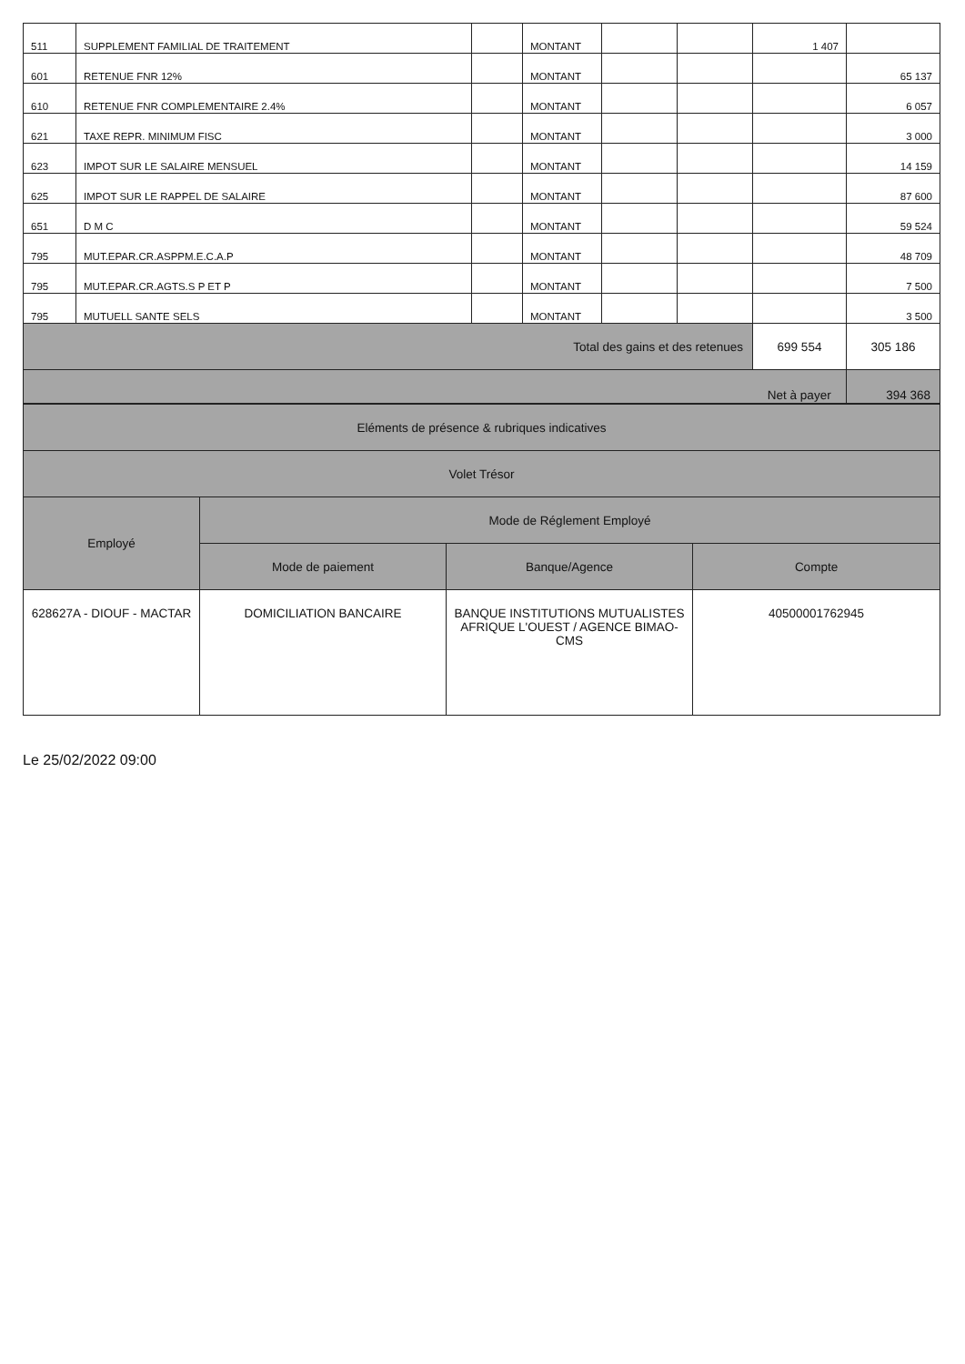| 511 | SUPPLEMENT FAMILIAL DE TRAITEMENT | | MONTANT | | | 1 407 | |
| 601 | RETENUE FNR 12% | | MONTANT | | | | 65 137 |
| 610 | RETENUE FNR COMPLEMENTAIRE 2.4% | | MONTANT | | | | 6 057 |
| 621 | TAXE REPR. MINIMUM FISC | | MONTANT | | | | 3 000 |
| 623 | IMPOT SUR LE SALAIRE MENSUEL | | MONTANT | | | | 14 159 |
| 625 | IMPOT SUR LE RAPPEL DE SALAIRE | | MONTANT | | | | 87 600 |
| 651 | D M C | | MONTANT | | | | 59 524 |
| 795 | MUT.EPAR.CR.ASPPM.E.C.A.P | | MONTANT | | | | 48 709 |
| 795 | MUT.EPAR.CR.AGTS.S P ET P | | MONTANT | | | | 7 500 |
| 795 | MUTUELL SANTE SELS | | MONTANT | | | | 3 500 |
| Total des gains et des retenues | | | | | | 699 554 | 305 186 |
| | | | | | | Net à payer | 394 368 |
| Eléments de présence & rubriques indicatives | | | |
| --- | --- | --- | --- |
| Volet Trésor | | | |
| Employé | Mode de Réglement Employé | | |
| | Mode de paiement | Banque/Agence | Compte |
| 628627A - DIOUF - MACTAR | DOMICILIATION BANCAIRE | BANQUE INSTITUTIONS MUTUALISTES AFRIQUE L'OUEST / AGENCE BIMAO-CMS | 40500001762945 |
Le 25/02/2022 09:00